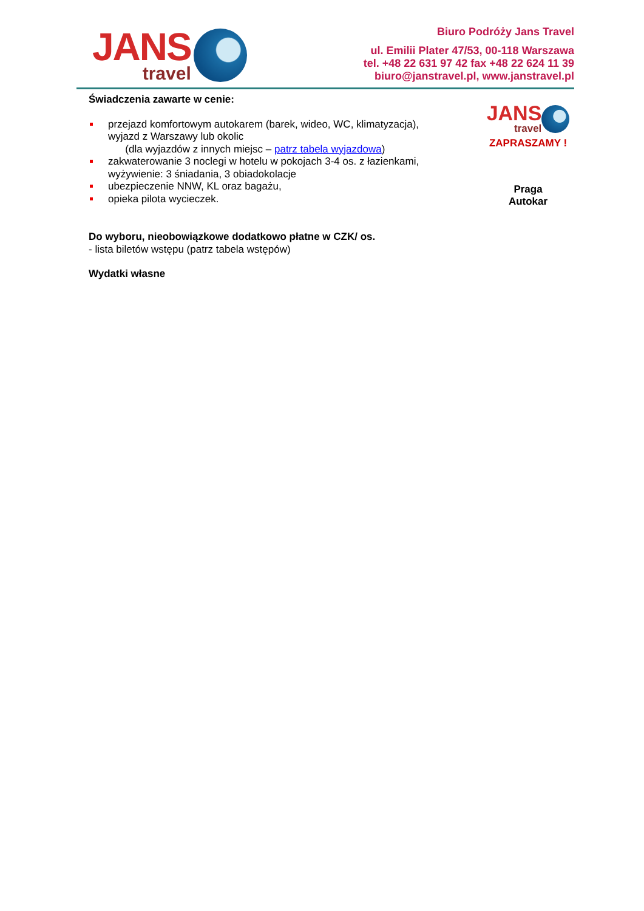JANS
travel
Biuro Podróży Jans Travel
ul. Emilii Plater 47/53, 00-118 Warszawa
tel. +48 22 631 97 42 fax +48 22 624 11 39
biuro@janstravel.pl, www.janstravel.pl
Świadczenia zawarte w cenie:
przejazd komfortowym autokarem (barek, wideo, WC, klimatyzacja), wyjazd z Warszawy lub okolic
(dla wyjazdów z innych miejsc – patrz tabela wyjazdowa)
zakwaterowanie 3 noclegi w hotelu w pokojach 3-4 os. z łazienkami, wyżywienie: 3 śniadania, 3 obiadokolacje
ubezpieczenie NNW, KL oraz bagażu,
opieka pilota wycieczek.
Do wyboru, nieobowiązkowe dodatkowo płatne w CZK/ os.
- lista biletów wstępu (patrz tabela wstępów)
Wydatki własne
JANS
travel
ZAPRASZAMY !
Praga
Autokar